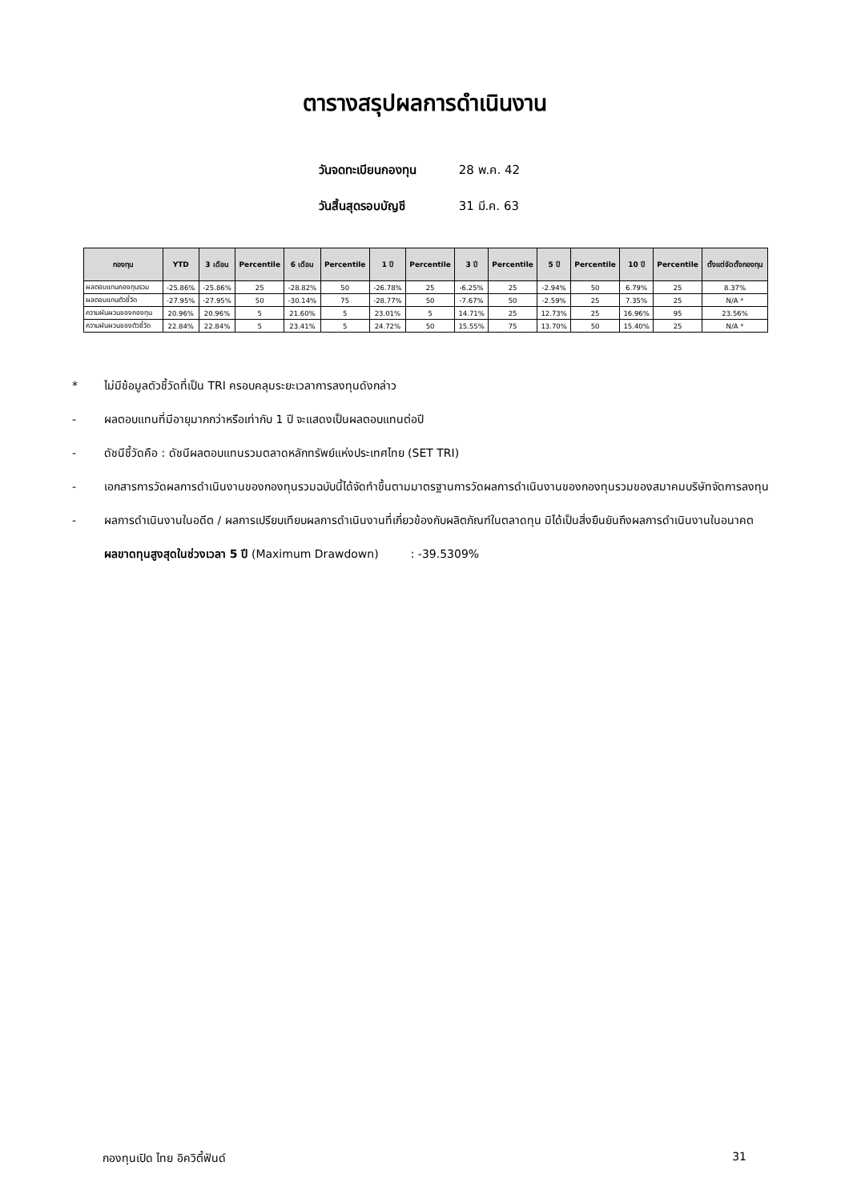ตารางสรุปผลการดำเนินงาน
วันจดทะเบียนกองทุน 28 พ.ค. 42
วันสิ้นสุดรอบบัญชี 31 มี.ค. 63
| กองทุน | YTD | 3 เดือน | Percentile | 6 เดือน | Percentile | 1 ปี | Percentile | 3 ปี | Percentile | 5 ปี | Percentile | 10 ปี | Percentile | ตั้งแต่จัดตั้งกองทุน |
| --- | --- | --- | --- | --- | --- | --- | --- | --- | --- | --- | --- | --- | --- | --- |
| ผลตอบแทนกองทุนรวม | -25.86% | -25.86% | 25 | -28.82% | 50 | -26.78% | 25 | -6.25% | 25 | -2.94% | 50 | 6.79% | 25 | 8.37% |
| ผลตอบแทนตัวชี้วัด | -27.95% | -27.95% | 50 | -30.14% | 75 | -28.77% | 50 | -7.67% | 50 | -2.59% | 25 | 7.35% | 25 | N/A * |
| ความผันผวนของกองทุน | 20.96% | 20.96% | 5 | 21.60% | 5 | 23.01% | 5 | 14.71% | 25 | 12.73% | 25 | 16.96% | 95 | 23.56% |
| ความผันผวนของตัวชี้วัด | 22.84% | 22.84% | 5 | 23.41% | 5 | 24.72% | 50 | 15.55% | 75 | 13.70% | 50 | 15.40% | 25 | N/A * |
* ไม่มีข้อมูลตัวชี้วัดที่เป็น TRI ครอบคลุมระยะเวลาการลงทุนดังกล่าว
- ผลตอบแทนที่มีอายุมากกว่าหรือเท่ากับ 1 ปี จะแสดงเป็นผลตอบแทนต่อปี
- ดัชนีชี้วัดคือ : ดัชนีผลตอบแทนรวมตลาดหลักทรัพย์แห่งประเทศไทย (SET TRI)
- เอกสารการวัดผลการดำเนินงานของกองทุนรวมฉบับนี้ได้จัดทำขึ้นตามมาตรฐานการวัดผลการดำเนินงานของกองทุนรวมของสมาคมบริษัทจัดการลงทุน
- ผลการดำเนินงานในอดีต / ผลการเปรียบเทียบผลการดำเนินงานที่เกี่ยวข้องกับผลิตภัณฑ์ในตลาดทุน มิได้เป็นสิ่งยืนยันถึงผลการดำเนินงานในอนาคต
ผลขาดทุนสูงสุดในช่วงเวลา 5 ปี (Maximum Drawdown) : -39.5309%
กองทุนเปิด ไทย อิควิตี้ฟันด์ 31